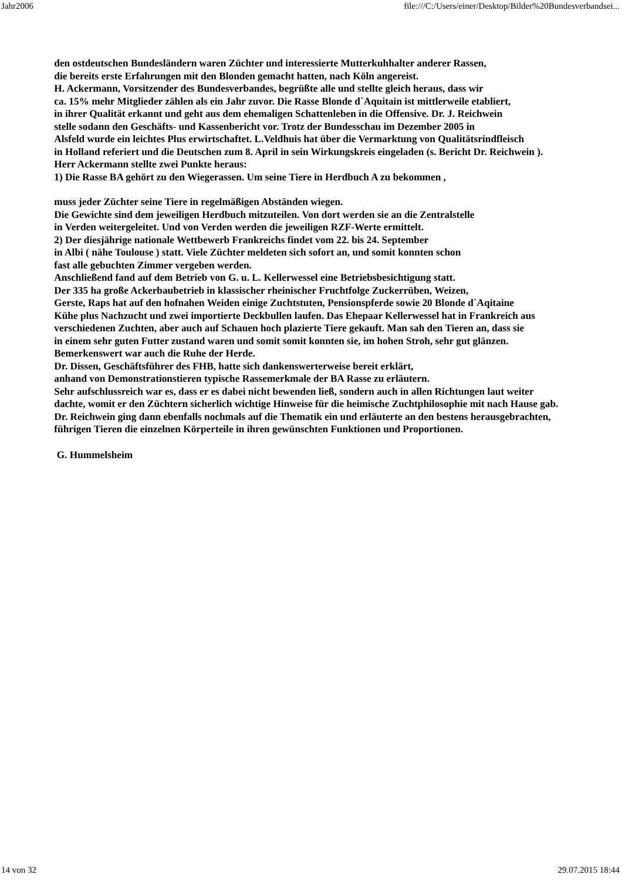Jahr2006 file:///C:/Users/einer/Desktop/Bilder%20Bundesverbandsei...
den ostdeutschen Bundesländern waren Züchter und interessierte Mutterkuhhalter anderer Rassen,
die bereits erste Erfahrungen mit den Blonden gemacht hatten, nach Köln angereist.
H. Ackermann, Vorsitzender des Bundesverbandes, begrüßte alle und stellte gleich heraus, dass wir
ca. 15% mehr Mitglieder zählen als ein Jahr zuvor. Die Rasse Blonde d`Aquitain ist mittlerweile etabliert,
in ihrer Qualität erkannt und geht aus dem ehemaligen Schattenleben in die Offensive. Dr. J. Reichwein
stelle sodann den Geschäfts- und Kassenbericht vor. Trotz der Bundesschau im Dezember 2005 in
Alsfeld wurde ein leichtes Plus erwirtschaftet. L.Veldhuis hat über die Vermarktung von Qualitätsrindfleisch
in Holland referiert und die Deutschen zum 8. April in sein Wirkungskreis eingeladen (s. Bericht Dr. Reichwein ).
Herr Ackermann stellte zwei Punkte heraus:
1) Die Rasse BA gehört zu den Wiegerassen. Um seine Tiere in Herdbuch A zu bekommen ,
muss jeder Züchter seine Tiere in regelmäßigen Abständen wiegen.
Die Gewichte sind dem jeweiligen Herdbuch mitzuteilen. Von dort werden sie an die Zentralstelle
in Verden weitergeleitet. Und von Verden werden die jeweiligen RZF-Werte ermittelt.
2) Der diesjährige nationale Wettbewerb Frankreichs findet vom 22. bis 24. September
in Albi ( nähe Toulouse ) statt. Viele Züchter meldeten sich sofort an, und somit konnten schon
fast alle gebuchten Zimmer vergeben werden.
Anschließend fand auf dem Betrieb von G. u. L. Kellerwessel eine Betriebsbesichtigung statt.
Der 335 ha große Ackerbaubetrieb in klassischer rheinischer Fruchtfolge Zuckerrüben, Weizen,
Gerste, Raps hat auf den hofnahen Weiden einige Zuchtstuten, Pensionspferde sowie 20 Blonde d`Aqitaine
Kühe plus Nachzucht und zwei importierte Deckbullen laufen. Das Ehepaar Kellerwessel hat in Frankreich aus
verschiedenen Zuchten, aber auch auf Schauen hoch plazierte Tiere gekauft. Man sah den Tieren an, dass sie
in einem sehr guten Futter zustand waren und somit somit konnten sie, im hohen Stroh, sehr gut glänzen.
Bemerkenswert war auch die Ruhe der Herde.
Dr. Dissen, Geschäftsführer des FHB, hatte sich dankenswerterweise bereit erklärt,
anhand von Demonstrationstieren typische Rassemerkmale der BA Rasse zu erläutern.
Sehr aufschlussreich war es, dass er es dabei nicht bewenden ließ, sondern auch in allen Richtungen laut weiter
dachte, womit er den Züchtern sicherlich wichtige Hinweise für die heimische Zuchtphilosophie mit nach Hause gab.
Dr. Reichwein ging dann ebenfalls nochmals auf die Thematik ein und erläuterte an den bestens herausgebrachten,
führigen Tieren die einzelnen Körperteile in ihren gewünschten Funktionen und Proportionen.
G. Hummelsheim
14 von 32 29.07.2015 18:44